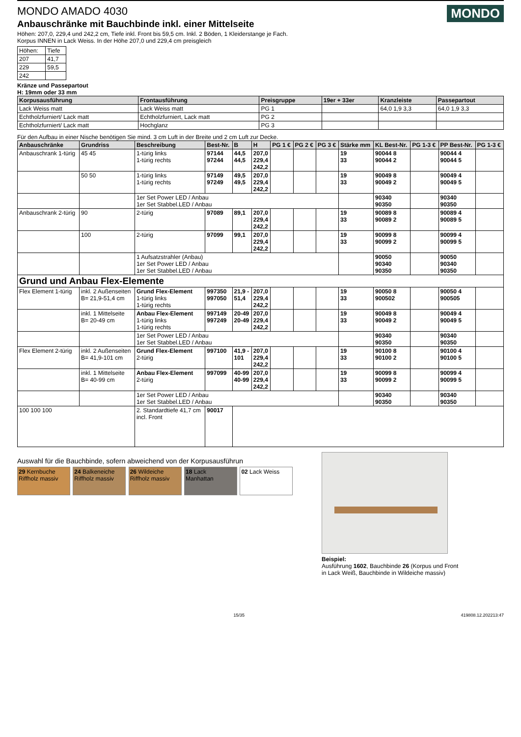MONDO
MONDO AMADO 4030
Anbauschränke mit Bauchbinde inkl. einer Mittelseite
Höhen: 207,0, 229,4 und 242,2 cm, Tiefe inkl. Front bis 59,5 cm. Inkl. 2 Böden, 1 Kleiderstange je Fach.
Korpus INNEN in Lack Weiss. In der Höhe 207,0 und 229,4 cm preisgleich
| Höhen: | Tiefe |
| 207 | 41,7 |
| 229 | 59,5 |
| 242 | |
Kränze und Passepartout
H: 19mm oder 33 mm
| Korpusausführung | Frontausführung | Preisgruppe | 19er + 33er | Kranzleiste | Passepartout |
| --- | --- | --- | --- | --- | --- |
| Lack Weiss matt | Lack Weiss matt | PG 1 | | 64,0 1,9 3,3 | 64,0 1,9 3,3 |
| Echtholzfurniert/ Lack matt | Echtholzfurniert, Lack matt | PG 2 | | | |
| Echtholzfurniert/ Lack matt | Hochglanz | PG 3 | | | |
Für den Aufbau in einer Nische benötigen Sie mind. 3 cm Luft in der Breite und 2 cm Luft zur Decke.
| Anbauschränke | Grundriss | Beschreibung | Best-Nr. | B | H | PG 1 € | PG 2 € | PG 3 € | Stärke mm | KL Best-Nr. | PG 1-3 € | PP Best-Nr. | PG 1-3 € |
| --- | --- | --- | --- | --- | --- | --- | --- | --- | --- | --- | --- | --- | --- |
| Anbauschrank 1-türig | 45 45 | 1-türig links 1-türig rechts | 97144 97244 | 44,5 44,5 | 207,0 229,4 242,2 | | | | 19 33 | 90044 8 90044 2 | | 90044 4 90044 5 | |
| | 50 50 | 1-türig links 1-türig rechts | 97149 97249 | 49,5 49,5 | 207,0 229,4 242,2 | | | | 19 33 | 90049 8 90049 2 | | 90049 4 90049 5 | |
| | | 1er Set Power LED / Anbau 1er Set Stabbel.LED / Anbau | | | | | | | | 90340 90350 | | 90340 90350 | |
| Anbauschrank 2-türig | 90 | 2-türig | 97089 | 89,1 | 207,0 229,4 242,2 | | | | 19 33 | 90089 8 90089 2 | | 90089 4 90089 5 | |
| | 100 | 2-türig | 97099 | 99,1 | 207,0 229,4 242,2 | | | | 19 33 | 90099 8 90099 2 | | 90099 4 90099 5 | |
| | | 1 Aufsatzstrahler (Anbau) 1er Set Power LED / Anbau 1er Set Stabbel.LED / Anbau | | | | | | | | 90050 90340 90350 | | 90050 90340 90350 | |
| Grund und Anbau Flex-Elemente | | | | | | | | | | | | | |
| Flex Element 1-türig | inkl. 2 Außenseiten B= 21,9-51,4 cm | Grund Flex-Element 1-türig links 1-türig rechts | 997350 997050 | 21,9 - 51,4 | 207,0 229,4 242,2 | | | | 19 33 | 90050 8 900502 | | 90050 4 900505 | |
| | inkl. 1 Mittelseite B= 20-49 cm | Anbau Flex-Element 1-türig links 1-türig rechts | 997149 997249 | 20-49 20-49 | 207,0 229,4 242,2 | | | | 19 33 | 90049 8 90049 2 | | 90049 4 90049 5 | |
| | | 1er Set Power LED / Anbau 1er Set Stabbel.LED / Anbau | | | | | | | | 90340 90350 | | 90340 90350 | |
| Flex Element 2-türig | inkl. 2 Außenseiten B= 41,9-101 cm | Grund Flex-Element 2-türig | 997100 | 41,9 - 101 | 207,0 229,4 242,2 | | | | 19 33 | 90100 8 90100 2 | | 90100 4 90100 5 | |
| | inkl. 1 Mittelseite B= 40-99 cm | Anbau Flex-Element 2-türig | 997099 | 40-99 40-99 | 207,0 229,4 242,2 | | | | 19 33 | 90099 8 90099 2 | | 90099 4 90099 5 | |
| | | 1er Set Power LED / Anbau 1er Set Stabbel.LED / Anbau | | | | | | | | 90340 90350 | | 90340 90350 | |
| 100 100 100 | | 2. Standardtiefe 41,7 cm incl. Front | 90017 | | | | | | | | | | |
Auswahl für die Bauchbinde, sofern abweichend von der Korpusausführun
29 Kernbuche Riffholz massiv 24 Balkeneiche Riffholz massiv 26 Wildeiche Riffholz massiv 18 Lack Manhattan 02 Lack Weiss
Beispiel:
Ausführung 1602, Bauchbinde 26 (Korpus und Front
in Lack Weiß, Bauchbinde in Wildeiche massiv)
15/35 419808.12.202213:47